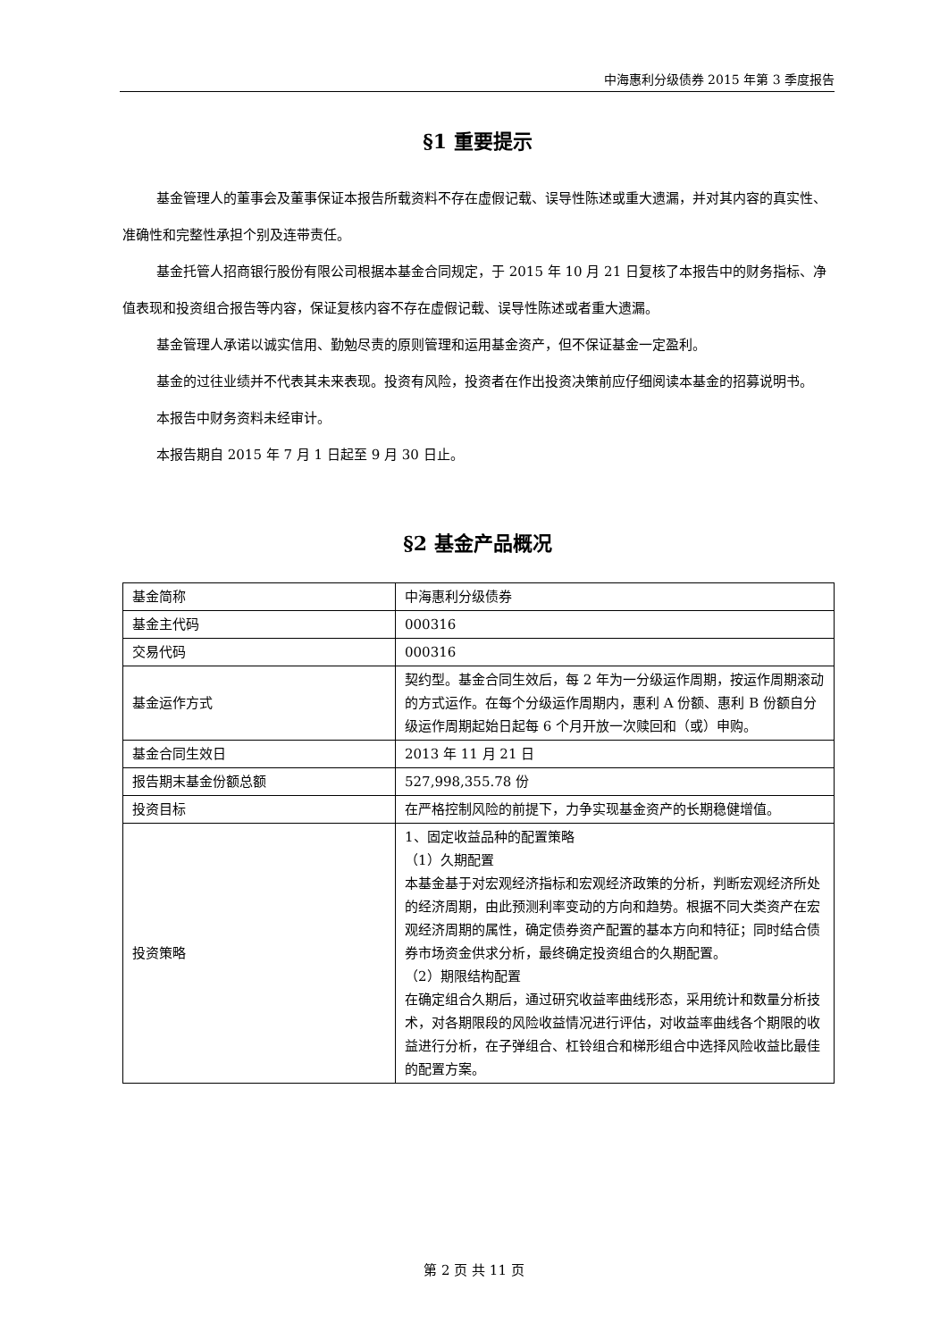中海惠利分级债券 2015 年第 3 季度报告
§1 重要提示
基金管理人的董事会及董事保证本报告所载资料不存在虚假记载、误导性陈述或重大遗漏，并对其内容的真实性、准确性和完整性承担个别及连带责任。
基金托管人招商银行股份有限公司根据本基金合同规定，于 2015 年 10 月 21 日复核了本报告中的财务指标、净值表现和投资组合报告等内容，保证复核内容不存在虚假记载、误导性陈述或者重大遗漏。
基金管理人承诺以诚实信用、勤勉尽责的原则管理和运用基金资产，但不保证基金一定盈利。
基金的过往业绩并不代表其未来表现。投资有风险，投资者在作出投资决策前应仔细阅读本基金的招募说明书。
本报告中财务资料未经审计。
本报告期自 2015 年 7 月 1 日起至 9 月 30 日止。
§2 基金产品概况
| 基金简称 | 中海惠利分级债券 |
| 基金主代码 | 000316 |
| 交易代码 | 000316 |
| 基金运作方式 | 契约型。基金合同生效后，每 2 年为一分级运作周期，按运作周期滚动的方式运作。在每个分级运作周期内，惠利 A 份额、惠利 B 份额自分级运作周期起始日起每 6 个月开放一次赎回和（或）申购。 |
| 基金合同生效日 | 2013 年 11 月 21 日 |
| 报告期末基金份额总额 | 527,998,355.78 份 |
| 投资目标 | 在严格控制风险的前提下，力争实现基金资产的长期稳健增值。 |
| 投资策略 | 1、固定收益品种的配置策略 （1）久期配置 本基金基于对宏观经济指标和宏观经济政策的分析，判断宏观经济所处的经济周期，由此预测利率变动的方向和趋势。根据不同大类资产在宏观经济周期的属性，确定债券资产配置的基本方向和特征；同时结合债券市场资金供求分析，最终确定投资组合的久期配置。 （2）期限结构配置 在确定组合久期后，通过研究收益率曲线形态，采用统计和数量分析技术，对各期限段的风险收益情况进行评估，对收益率曲线各个期限的收益进行分析，在子弹组合、杠铃组合和梯形组合中选择风险收益比最佳的配置方案。 |
第 2 页 共 11 页